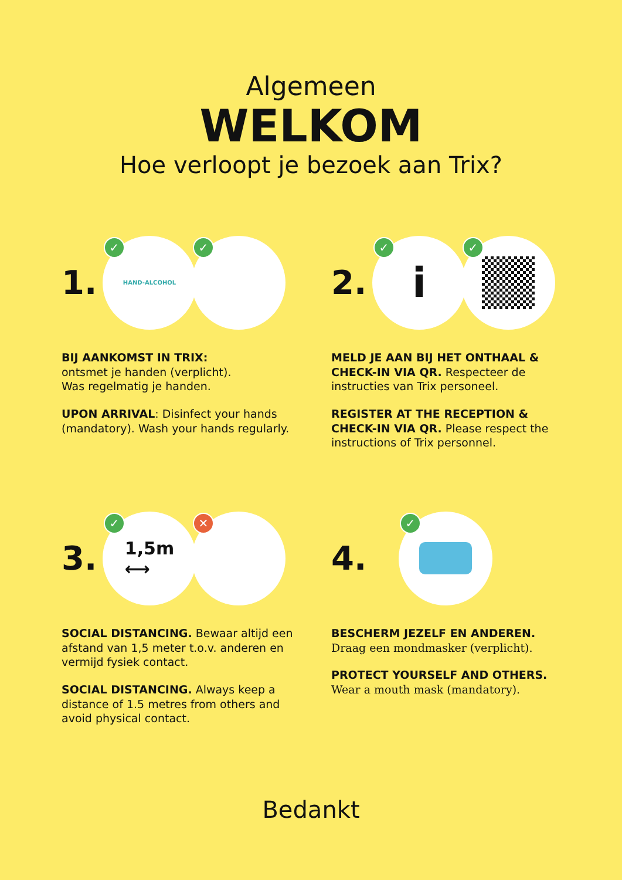Algemeen
WELKOM
Hoe verloopt je bezoek aan Trix?
1.
✓
HAND-ALCOHOL
✓
BIJ AANKOMST IN TRIX:
ontsmet je handen (verplicht).
Was regelmatig je handen.
UPON ARRIVAL: Disinfect your hands (mandatory). Wash your hands regularly.
2.
✓
i
✓
MELD JE AAN BIJ HET ONTHAAL & CHECK-IN VIA QR. Respecteer de instructies van Trix personeel.
REGISTER AT THE RECEPTION & CHECK-IN VIA QR. Please respect the instructions of Trix personnel.
3.
✓
1,5m
⟷
✕
SOCIAL DISTANCING. Bewaar altijd een afstand van 1,5 meter t.o.v. anderen en vermijd fysiek contact.
SOCIAL DISTANCING. Always keep a distance of 1.5 metres from others and avoid physical contact.
4.
✓
BESCHERM JEZELF EN ANDEREN.
Draag een mondmasker (verplicht).
PROTECT YOURSELF AND OTHERS. Wear a mouth mask (mandatory).
Bedankt